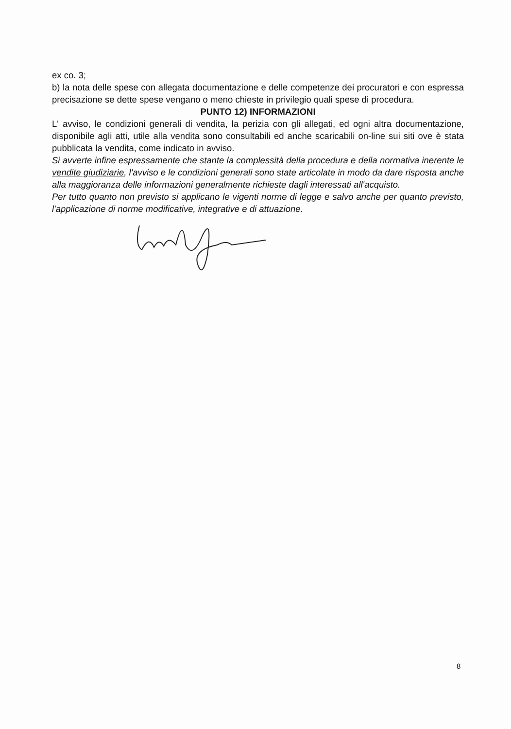ex co. 3;
b) la nota delle spese con allegata documentazione e delle competenze dei procuratori e con espressa precisazione se dette spese vengano o meno chieste in privilegio quali spese di procedura.
PUNTO 12) INFORMAZIONI
L' avviso, le condizioni generali di vendita, la perizia con gli allegati, ed ogni altra documentazione, disponibile agli atti, utile alla vendita sono consultabili ed anche scaricabili on-line sui siti ove è stata pubblicata la vendita, come indicato in avviso.
Si avverte infine espressamente che stante la complessità della procedura e della normativa inerente le vendite giudiziarie, l'avviso e le condizioni generali sono state articolate in modo da dare risposta anche alla maggioranza delle informazioni generalmente richieste dagli interessati all'acquisto.
Per tutto quanto non previsto si applicano le vigenti norme di legge e salvo anche per quanto previsto, l'applicazione di norme modificative, integrative e di attuazione.
8